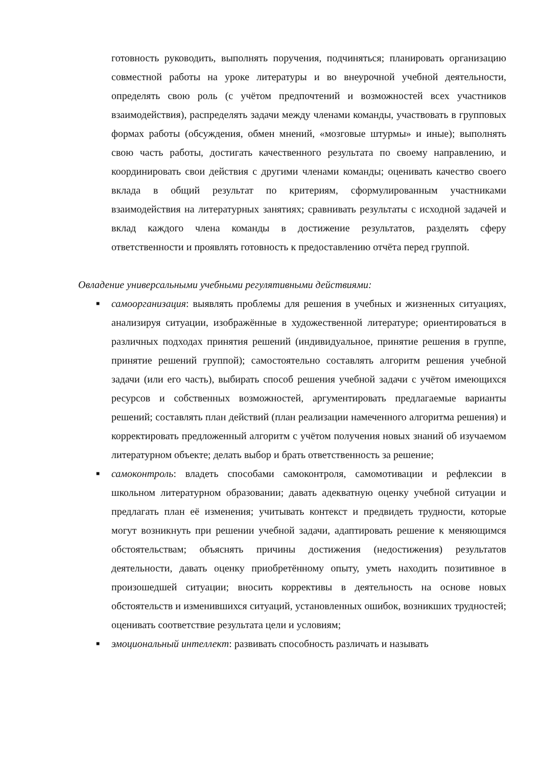готовность руководить, выполнять поручения, подчиняться; планировать организацию совместной работы на уроке литературы и во внеурочной учебной деятельности, определять свою роль (с учётом предпочтений и возможностей всех участников взаимодействия), распределять задачи между членами команды, участвовать в групповых формах работы (обсуждения, обмен мнений, «мозговые штурмы» и иные); выполнять свою часть работы, достигать качественного результата по своему направлению, и координировать свои действия с другими членами команды; оценивать качество своего вклада в общий результат по критериям, сформулированным участниками взаимодействия на литературных занятиях; сравнивать результаты с исходной задачей и вклад каждого члена команды в достижение результатов, разделять сферу ответственности и проявлять готовность к предоставлению отчёта перед группой.
Овладение универсальными учебными регулятивными действиями:
■ самоорганизация: выявлять проблемы для решения в учебных и жизненных ситуациях, анализируя ситуации, изображённые в художественной литературе; ориентироваться в различных подходах принятия решений (индивидуальное, принятие решения в группе, принятие решений группой); самостоятельно составлять алгоритм решения учебной задачи (или его часть), выбирать способ решения учебной задачи с учётом имеющихся ресурсов и собственных возможностей, аргументировать предлагаемые варианты решений; составлять план действий (план реализации намеченного алгоритма решения) и корректировать предложенный алгоритм с учётом получения новых знаний об изучаемом литературном объекте; делать выбор и брать ответственность за решение;
■ самоконтроль: владеть способами самоконтроля, самомотивации и рефлексии в школьном литературном образовании; давать адекватную оценку учебной ситуации и предлагать план её изменения; учитывать контекст и предвидеть трудности, которые могут возникнуть при решении учебной задачи, адаптировать решение к меняющимся обстоятельствам; объяснять причины достижения (недостижения) результатов деятельности, давать оценку приобретённому опыту, уметь находить позитивное в произошедшей ситуации; вносить коррективы в деятельность на основе новых обстоятельств и изменившихся ситуаций, установленных ошибок, возникших трудностей; оценивать соответствие результата цели и условиям;
■ эмоциональный интеллект: развивать способность различать и называть